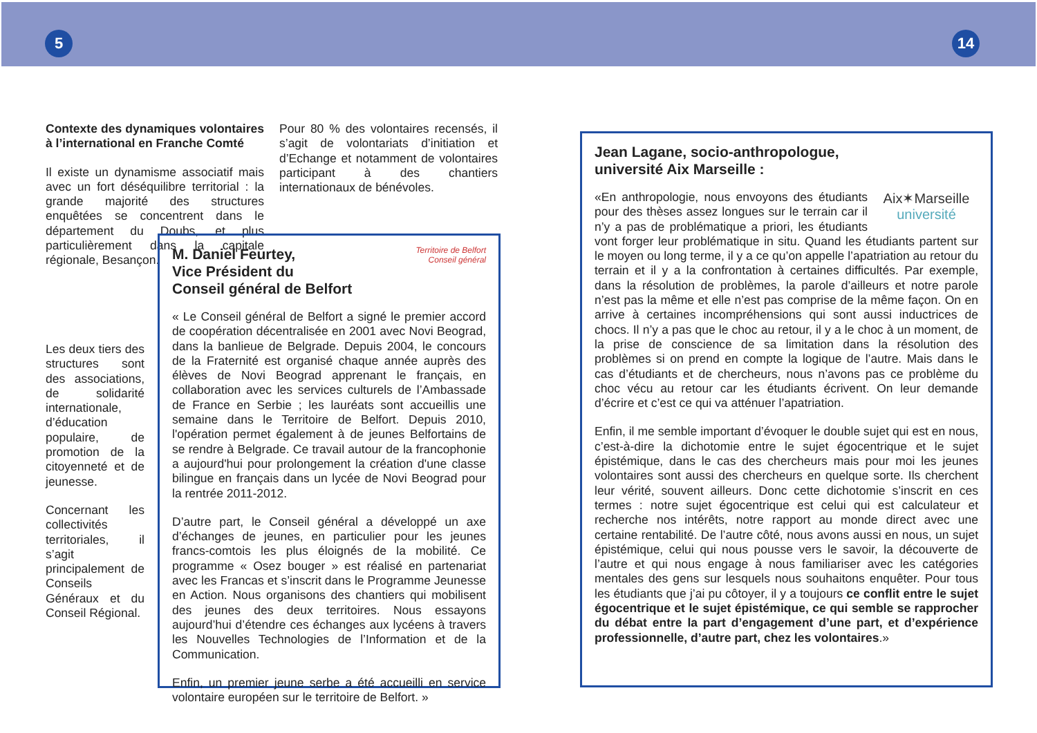5 14
Contexte des dynamiques volontaires à l’international en Franche Comté
Il existe un dynamisme associatif mais avec un fort déséquilibre territorial : la grande majorité des structures enquêtées se concentrent dans le département du Doubs, et plus particulièrement dans la capitale régionale, Besançon.
Pour 80 % des volontaires recensés, il s’agit de volontariats d’initiation et d’Echange et notamment de volontaires participant à des chantiers internationaux de bénévoles.
Les deux tiers des structures sont des associations, de solidarité internationale, d’éducation populaire, de promotion de la citoyenneté et de jeunesse.
Concernant les collectivités territoriales, il s’agit principalement de Conseils Généraux et du Conseil Régional.
Territoire de Belfort
Conseil général
M. Daniel Feurtey,
Vice Président du
Conseil général de Belfort
« Le Conseil général de Belfort a signé le premier accord de coopération décentralisée en 2001 avec Novi Beograd, dans la banlieue de Belgrade. Depuis 2004, le concours de la Fraternité est organisé chaque année auprès des élèves de Novi Beograd apprenant le français, en collaboration avec les services culturels de l’Ambassade de France en Serbie ; les lauréats sont accueillis une semaine dans le Territoire de Belfort. Depuis 2010, l'opération permet également à de jeunes Belfortains de se rendre à Belgrade. Ce travail autour de la francophonie a aujourd'hui pour prolongement la création d'une classe bilingue en français dans un lycée de Novi Beograd pour la rentrée 2011-2012.
D’autre part, le Conseil général a développé un axe d’échanges de jeunes, en particulier pour les jeunes francs-comtois les plus éloignés de la mobilité. Ce programme « Osez bouger » est réalisé en partenariat avec les Francas et s’inscrit dans le Programme Jeunesse en Action. Nous organisons des chantiers qui mobilisent des jeunes des deux territoires. Nous essayons aujourd’hui d’étendre ces échanges aux lycéens à travers les Nouvelles Technologies de l’Information et de la Communication.
Enfin, un premier jeune serbe a été accueilli en service volontaire européen sur le territoire de Belfort. »
Jean Lagane, socio-anthropologue,
université Aix Marseille :
Aix✶Marseille
université
«En anthropologie, nous envoyons des étudiants pour des thèses assez longues sur le terrain car il n’y a pas de problématique a priori, les étudiants vont forger leur problématique in situ. Quand les étudiants partent sur le moyen ou long terme, il y a ce qu’on appelle l’apatriation au retour du terrain et il y a la confrontation à certaines difficultés. Par exemple, dans la résolution de problèmes, la parole d’ailleurs et notre parole n’est pas la même et elle n’est pas comprise de la même façon. On en arrive à certaines incompréhensions qui sont aussi inductrices de chocs. Il n’y a pas que le choc au retour, il y a le choc à un moment, de la prise de conscience de sa limitation dans la résolution des problèmes si on prend en compte la logique de l’autre. Mais dans le cas d’étudiants et de chercheurs, nous n’avons pas ce problème du choc vécu au retour car les étudiants écrivent. On leur demande d’écrire et c’est ce qui va atténuer l’apatriation.
Enfin, il me semble important d’évoquer le double sujet qui est en nous, c’est-à-dire la dichotomie entre le sujet égocentrique et le sujet épistémique, dans le cas des chercheurs mais pour moi les jeunes volontaires sont aussi des chercheurs en quelque sorte. Ils cherchent leur vérité, souvent ailleurs. Donc cette dichotomie s’inscrit en ces termes : notre sujet égocentrique est celui qui est calculateur et recherche nos intérêts, notre rapport au monde direct avec une certaine rentabilité. De l’autre côté, nous avons aussi en nous, un sujet épistémique, celui qui nous pousse vers le savoir, la découverte de l’autre et qui nous engage à nous familiariser avec les catégories mentales des gens sur lesquels nous souhaitons enquêter. Pour tous les étudiants que j’ai pu côtoyer, il y a toujours ce conflit entre le sujet égocentrique et le sujet épistémique, ce qui semble se rapprocher du débat entre la part d’engagement d’une part, et d’expérience professionnelle, d’autre part, chez les volontaires.»